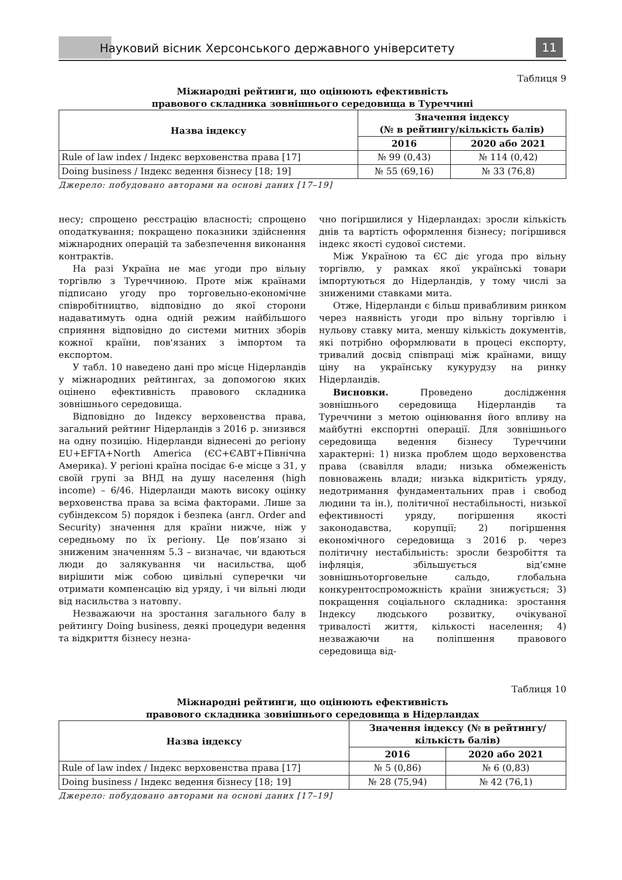Науковий вісник Херсонського державного університету
11
Таблиця 9
Міжнародні рейтинги, що оцінюють ефективність
правового складника зовнішнього середовища в Туреччині
| Назва індексу | Значення індексу (№ в рейтингу/кількість балів) | |
| --- | --- | --- |
| | 2016 | 2020 або 2021 |
| Rule of law index / Індекс верховенства права [17] | № 99 (0,43) | № 114 (0,42) |
| Doing business / Індекс ведення бізнесу [18; 19] | № 55 (69,16) | № 33 (76,8) |
Джерело: побудовано авторами на основі даних [17–19]
несу; спрощено реєстрацію власності; спрощено оподаткування; покращено показники здійснення міжнародних операцій та забезпечення виконання контрактів.
На разі Україна не має угоди про вільну торгівлю з Туреччиною. Проте між країнами підписано угоду про торговельно-економічне співробітництво, відповідно до якої сторони надаватимуть одна одній режим найбільшого сприяння відповідно до системи митних зборів кожної країни, пов'язаних з імпортом та експортом.
У табл. 10 наведено дані про місце Нідерландів у міжнародних рейтингах, за допомогою яких оцінено ефективність правового складника зовнішнього середовища.
Відповідно до Індексу верховенства права, загальний рейтинг Нідерландів з 2016 р. знизився на одну позицію. Нідерланди віднесені до регіону EU+EFTA+North America (ЄС+ЄАВТ+Північна Америка). У регіоні країна посідає 6-е місце з 31, у своїй групі за ВНД на душу населення (high income) – 6/46. Нідерланди мають високу оцінку верховенства права за всіма факторами. Лише за субіндексом 5) порядок і безпека (англ. Order and Security) значення для країни нижче, ніж у середньому по їх регіону. Це пов’язано зі зниженим значенням 5.3 – визначає, чи вдаються люди до залякування чи насильства, щоб вирішити між собою цивільні суперечки чи отримати компенсацію від уряду, і чи вільні люди від насильства з натовпу.
Незважаючи на зростання загального балу в рейтингу Doing business, деякі процедури ведення та відкриття бізнесу незна-
чно погіршилися у Нідерландах: зросли кількість днів та вартість оформлення бізнесу; погіршився індекс якості судової системи.
Між Україною та ЄС діє угода про вільну торгівлю, у рамках якої українські товари імпортуються до Нідерландів, у тому числі за зниженими ставками мита.
Отже, Нідерланди є більш привабливим ринком через наявність угоди про вільну торгівлю і нульову ставку мита, меншу кількість документів, які потрібно оформлювати в процесі експорту, тривалий досвід співпраці між країнами, вищу ціну на українську кукурудзу на ринку Нідерландів.
Висновки. Проведено дослідження зовнішнього середовища Нідерландів та Туреччини з метою оцінювання його впливу на майбутні експортні операції. Для зовнішнього середовища ведення бізнесу Туреччини характерні: 1) низка проблем щодо верховенства права (свавілля влади; низька обмеженість повноважень влади; низька відкритість уряду, недотримання фундаментальних прав і свобод людини та ін.), політичної нестабільності, низької ефективності уряду, погіршення якості законодавства, корупції; 2) погіршення економічного середовища з 2016 р. через політичну нестабільність: зросли безробіття та інфляція, збільшується від’ємне зовнішньоторговельне сальдо, глобальна конкурентоспроможність країни знижується; 3) покращення соціального складника: зростання Індексу людського розвитку, очікуваної тривалості життя, кількості населення; 4) незважаючи на поліпшення правового середовища від-
Таблиця 10
Міжнародні рейтинги, що оцінюють ефективність
правового складника зовнішнього середовища в Нідерландах
| Назва індексу | Значення індексу (№ в рейтингу/ кількість балів) | |
| --- | --- | --- |
| | 2016 | 2020 або 2021 |
| Rule of law index / Індекс верховенства права [17] | № 5 (0,86) | № 6 (0,83) |
| Doing business / Індекс ведення бізнесу [18; 19] | № 28 (75,94) | № 42 (76,1) |
Джерело: побудовано авторами на основі даних [17–19]